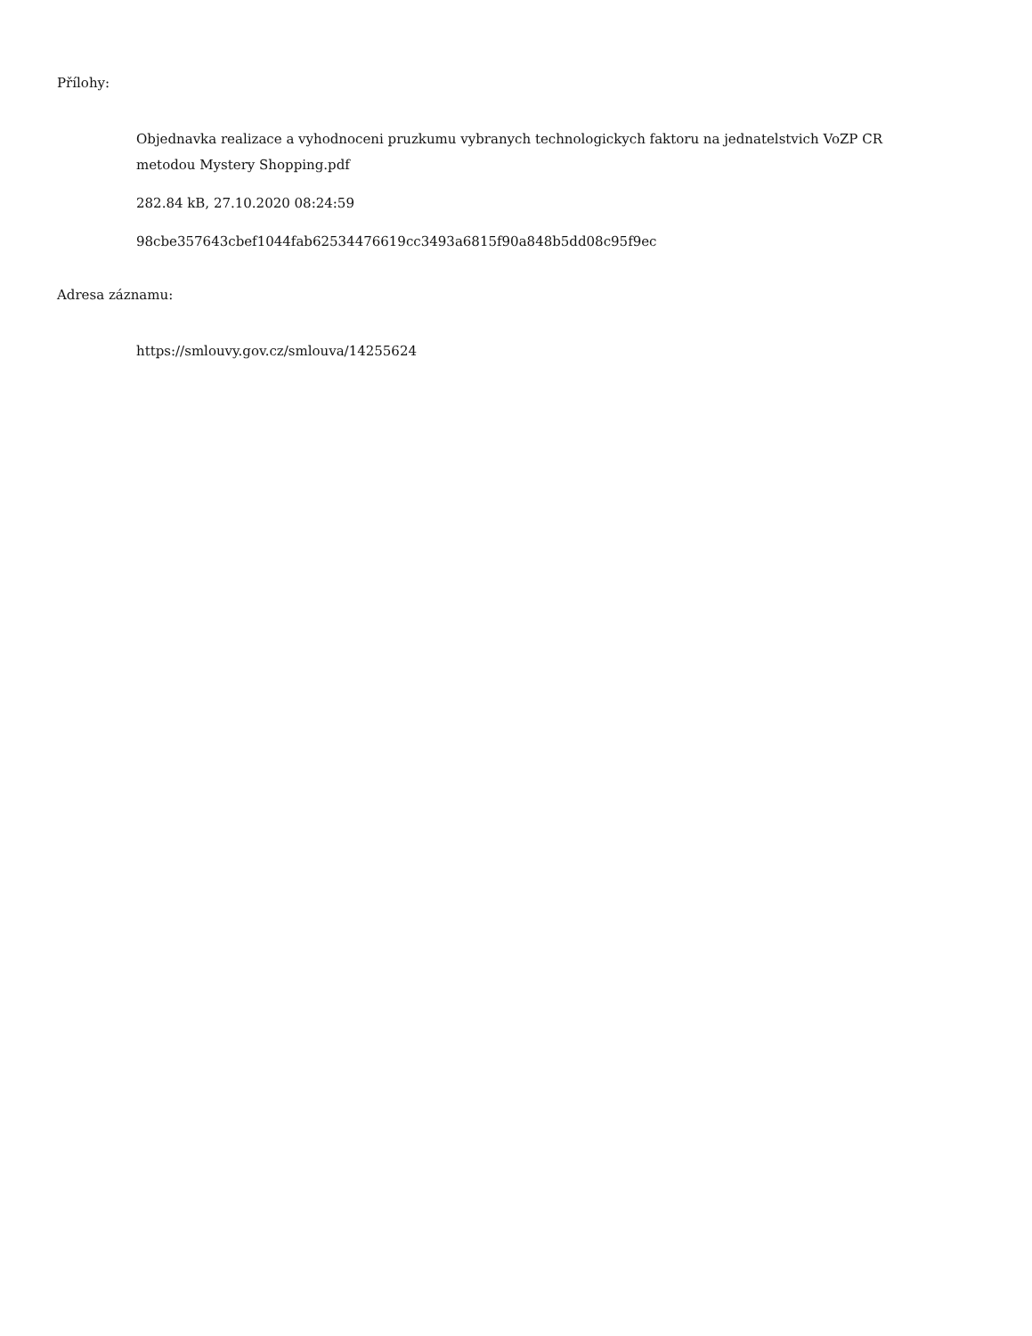Přílohy:
Objednavka realizace a vyhodnoceni pruzkumu vybranych technologickych faktoru na jednatelstvich VoZP CR metodou Mystery Shopping.pdf
282.84 kB, 27.10.2020 08:24:59
98cbe357643cbef1044fab62534476619cc3493a6815f90a848b5dd08c95f9ec
Adresa záznamu:
https://smlouvy.gov.cz/smlouva/14255624